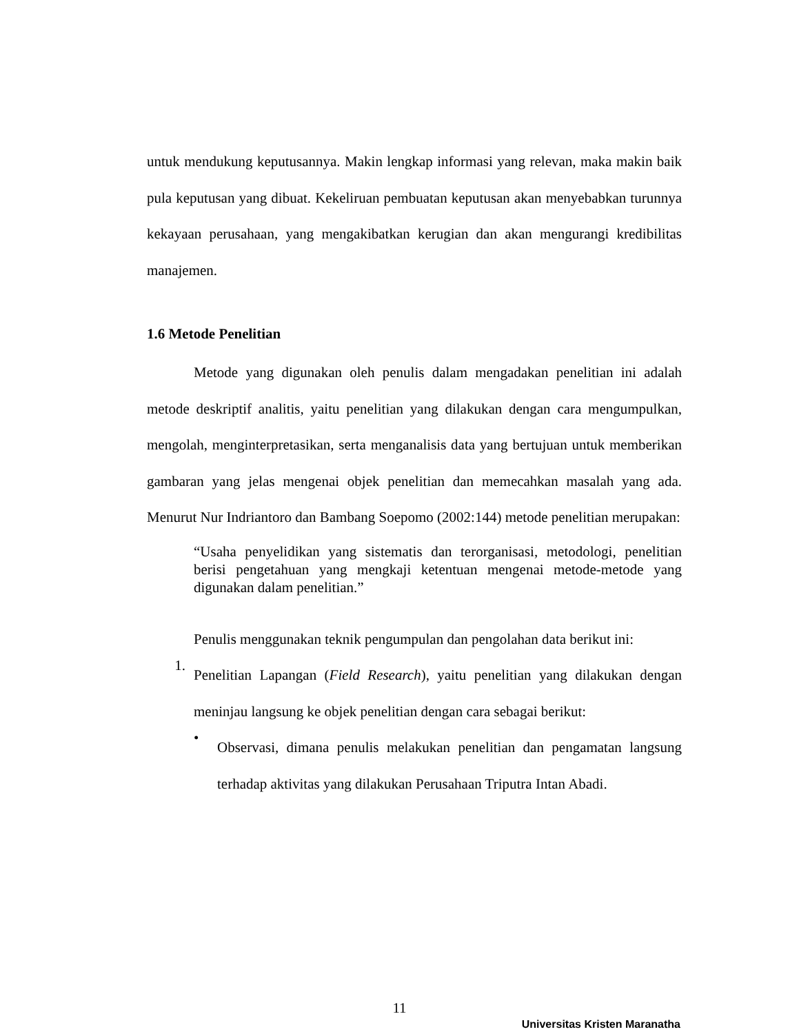untuk mendukung keputusannya. Makin lengkap informasi yang relevan, maka makin baik pula keputusan yang dibuat. Kekeliruan pembuatan keputusan akan menyebabkan turunnya kekayaan perusahaan, yang mengakibatkan kerugian dan akan mengurangi kredibilitas manajemen.
1.6 Metode Penelitian
Metode yang digunakan oleh penulis dalam mengadakan penelitian ini adalah metode deskriptif analitis, yaitu penelitian yang dilakukan dengan cara mengumpulkan, mengolah, menginterpretasikan, serta menganalisis data yang bertujuan untuk memberikan gambaran yang jelas mengenai objek penelitian dan memecahkan masalah yang ada. Menurut Nur Indriantoro dan Bambang Soepomo (2002:144) metode penelitian merupakan:
“Usaha penyelidikan yang sistematis dan terorganisasi, metodologi, penelitian berisi pengetahuan yang mengkaji ketentuan mengenai metode-metode yang digunakan dalam penelitian.”
Penulis menggunakan teknik pengumpulan dan pengolahan data berikut ini:
1.
Penelitian Lapangan (Field Research), yaitu penelitian yang dilakukan dengan meninjau langsung ke objek penelitian dengan cara sebagai berikut:
•
Observasi, dimana penulis melakukan penelitian dan pengamatan langsung terhadap aktivitas yang dilakukan Perusahaan Triputra Intan Abadi.
11
Universitas Kristen Maranatha